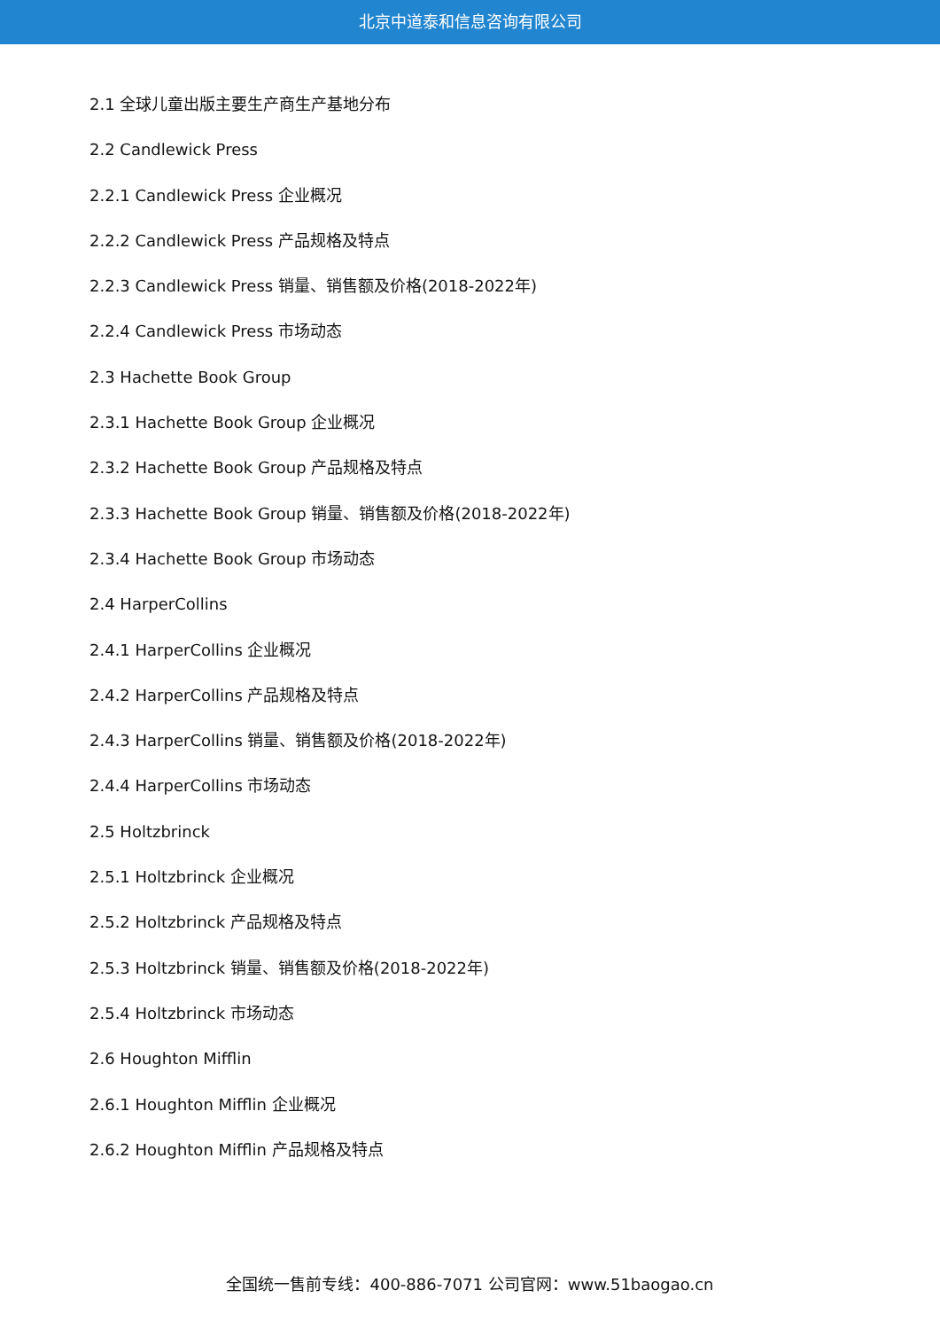北京中道泰和信息咨询有限公司
2.1 全球儿童出版主要生产商生产基地分布
2.2 Candlewick Press
2.2.1 Candlewick Press 企业概况
2.2.2 Candlewick Press 产品规格及特点
2.2.3 Candlewick Press 销量、销售额及价格(2018-2022年)
2.2.4 Candlewick Press 市场动态
2.3 Hachette Book Group
2.3.1 Hachette Book Group 企业概况
2.3.2 Hachette Book Group 产品规格及特点
2.3.3 Hachette Book Group 销量、销售额及价格(2018-2022年)
2.3.4 Hachette Book Group 市场动态
2.4 HarperCollins
2.4.1 HarperCollins 企业概况
2.4.2 HarperCollins 产品规格及特点
2.4.3 HarperCollins 销量、销售额及价格(2018-2022年)
2.4.4 HarperCollins 市场动态
2.5 Holtzbrinck
2.5.1 Holtzbrinck 企业概况
2.5.2 Holtzbrinck 产品规格及特点
2.5.3 Holtzbrinck 销量、销售额及价格(2018-2022年)
2.5.4 Holtzbrinck 市场动态
2.6 Houghton Mifflin
2.6.1 Houghton Mifflin 企业概况
2.6.2 Houghton Mifflin 产品规格及特点
全国统一售前专线：400-886-7071 公司官网：www.51baogao.cn